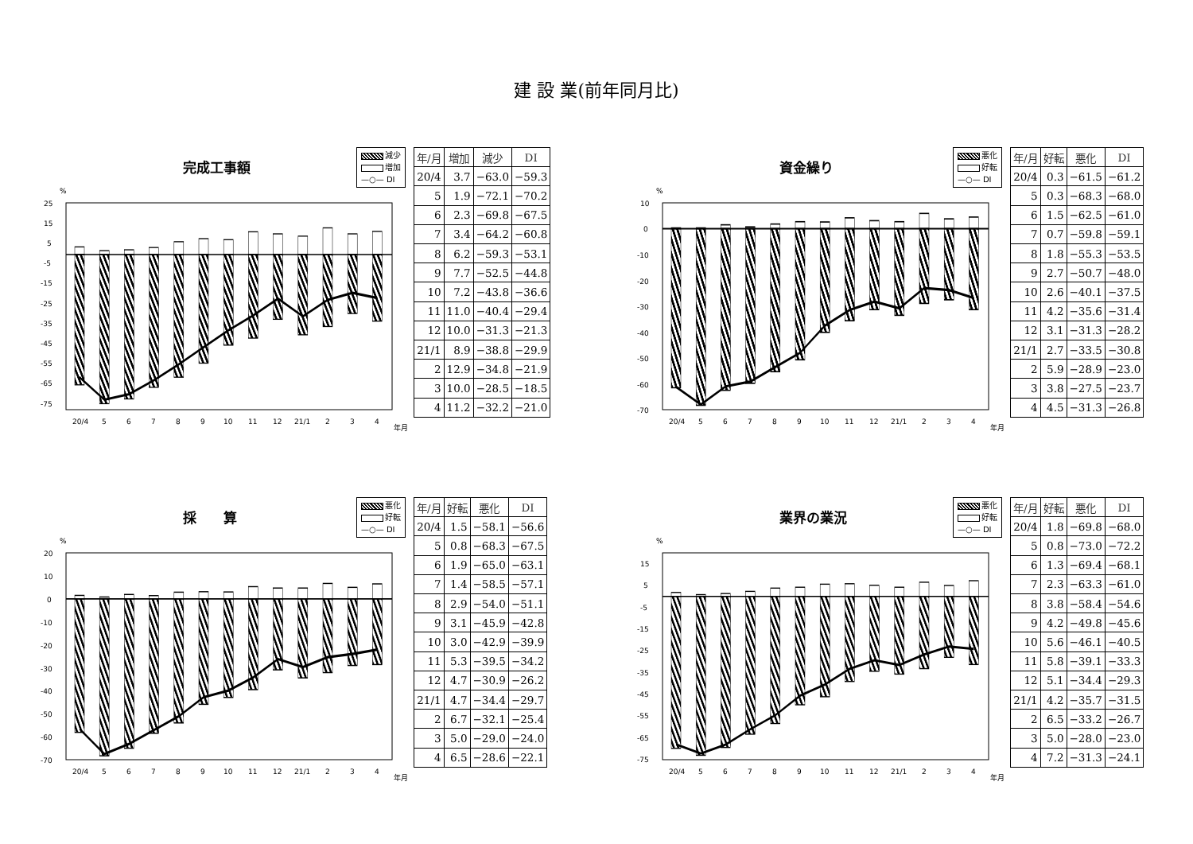建 設 業(前年同月比)
完成工事額
減少
増加
—○— DI
%
25
15
5
-5
-15
-25
-35
-45
-55
-65
-75
20/4
5
6
7
8
9
10
11
12
21/1
2
3
4
年月
| 年/月 | 増加 | 減少 | DI |
| --- | --- | --- | --- |
| 20/4 | 3.7 | −63.0 | −59.3 |
| 5 | 1.9 | −72.1 | −70.2 |
| 6 | 2.3 | −69.8 | −67.5 |
| 7 | 3.4 | −64.2 | −60.8 |
| 8 | 6.2 | −59.3 | −53.1 |
| 9 | 7.7 | −52.5 | −44.8 |
| 10 | 7.2 | −43.8 | −36.6 |
| 11 | 11.0 | −40.4 | −29.4 |
| 12 | 10.0 | −31.3 | −21.3 |
| 21/1 | 8.9 | −38.8 | −29.9 |
| 2 | 12.9 | −34.8 | −21.9 |
| 3 | 10.0 | −28.5 | −18.5 |
| 4 | 11.2 | −32.2 | −21.0 |
資金繰り
悪化
好転
—○— DI
%
10
0
-10
-20
-30
-40
-50
-60
-70
20/4
5
6
7
8
9
10
11
12
21/1
2
3
4
年月
| 年/月 | 好転 | 悪化 | DI |
| --- | --- | --- | --- |
| 20/4 | 0.3 | −61.5 | −61.2 |
| 5 | 0.3 | −68.3 | −68.0 |
| 6 | 1.5 | −62.5 | −61.0 |
| 7 | 0.7 | −59.8 | −59.1 |
| 8 | 1.8 | −55.3 | −53.5 |
| 9 | 2.7 | −50.7 | −48.0 |
| 10 | 2.6 | −40.1 | −37.5 |
| 11 | 4.2 | −35.6 | −31.4 |
| 12 | 3.1 | −31.3 | −28.2 |
| 21/1 | 2.7 | −33.5 | −30.8 |
| 2 | 5.9 | −28.9 | −23.0 |
| 3 | 3.8 | −27.5 | −23.7 |
| 4 | 4.5 | −31.3 | −26.8 |
採　　算
悪化
好転
—○— DI
%
20
10
0
-10
-20
-30
-40
-50
-60
-70
20/4
5
6
7
8
9
10
11
12
21/1
2
3
4
年月
| 年/月 | 好転 | 悪化 | DI |
| --- | --- | --- | --- |
| 20/4 | 1.5 | −58.1 | −56.6 |
| 5 | 0.8 | −68.3 | −67.5 |
| 6 | 1.9 | −65.0 | −63.1 |
| 7 | 1.4 | −58.5 | −57.1 |
| 8 | 2.9 | −54.0 | −51.1 |
| 9 | 3.1 | −45.9 | −42.8 |
| 10 | 3.0 | −42.9 | −39.9 |
| 11 | 5.3 | −39.5 | −34.2 |
| 12 | 4.7 | −30.9 | −26.2 |
| 21/1 | 4.7 | −34.4 | −29.7 |
| 2 | 6.7 | −32.1 | −25.4 |
| 3 | 5.0 | −29.0 | −24.0 |
| 4 | 6.5 | −28.6 | −22.1 |
業界の業況
悪化
好転
—○— DI
%
15
5
-5
-15
-25
-35
-45
-55
-65
-75
20/4
5
6
7
8
9
10
11
12
21/1
2
3
4
年月
| 年/月 | 好転 | 悪化 | DI |
| --- | --- | --- | --- |
| 20/4 | 1.8 | −69.8 | −68.0 |
| 5 | 0.8 | −73.0 | −72.2 |
| 6 | 1.3 | −69.4 | −68.1 |
| 7 | 2.3 | −63.3 | −61.0 |
| 8 | 3.8 | −58.4 | −54.6 |
| 9 | 4.2 | −49.8 | −45.6 |
| 10 | 5.6 | −46.1 | −40.5 |
| 11 | 5.8 | −39.1 | −33.3 |
| 12 | 5.1 | −34.4 | −29.3 |
| 21/1 | 4.2 | −35.7 | −31.5 |
| 2 | 6.5 | −33.2 | −26.7 |
| 3 | 5.0 | −28.0 | −23.0 |
| 4 | 7.2 | −31.3 | −24.1 |